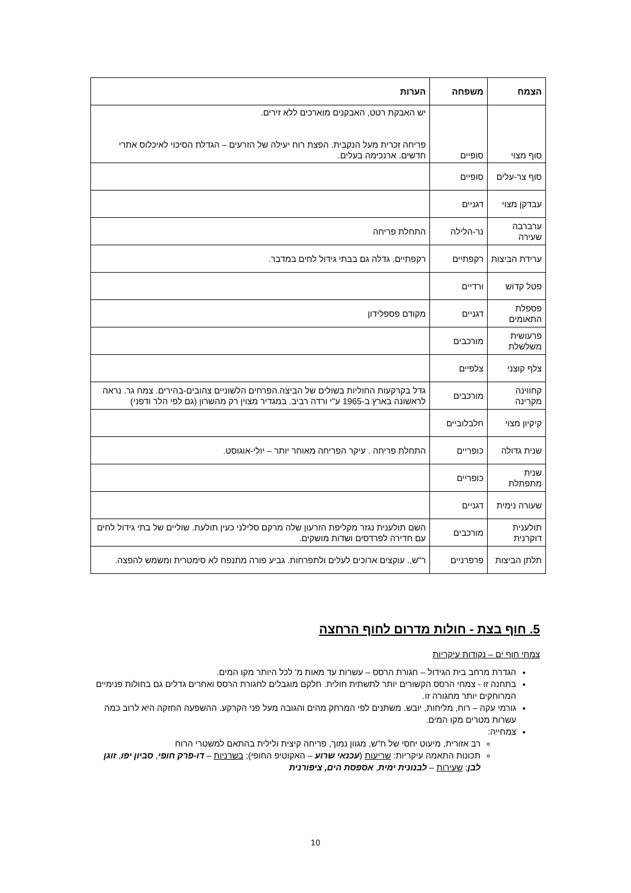| הצמח | משפחה | הערות |
| --- | --- | --- |
| סוף מצוי | סופיים | יש האבקת רטט, האבקנים מוארכים ללא זירים. פריחה זכרית מעל הנקבית. הפצת רוח יעילה של הזרעים – הגדלת הסיכוי לאיכלוס אתרי חדשים. ארנכימה בעלים. |
| סוף צר-עלים | סופיים | |
| עבדקן מצוי | דגניים | |
| ערברבה שעירה | נר-הלילה | התחלת פריחה |
| עריִדת הביצות | רקפתיים | רקפתיים. גדלה גם בבתי גידול לחים במדבר. |
| פטל קדוש | ורדיים | |
| פספלת התאומים | דגניים | מקודם פספלידון |
| פרעושית משלשלת | מורכבים | |
| צלף קוצני | צלפיים | |
| קחווינה מקרינה | מורכבים | גדל בקרקעות החוליות בשולים של הביצה.הפרחים הלשוניים צהובים-בהירים. צמח גר. נראה לראשונה בארץ ב-1965 ע"י ורדה רביב. במגדיר מצוין רק מהשרון (גם לפי הלר ודפני) |
| קיקיון מצוי | חלבלוביים | |
| שנית גדולה | כופריים | התחלת פריחה . עיקר הפריחה מאוחר יותר – יולי-אוגוסט. |
| שנית מתפתלת | כופריים | |
| שעורה נימית | דגניים | |
| תולענית דוקרנית | מורכבים | השם תולענית נגזר מקליפת הזרעון שלה מרקם סלילני כעין תולעת. שוליים של בתי גידול לחים עם חדירה לפרדסים ושדות מושקים. |
| תלתן הביצות | פרפרניים | ר"ש,. עוקצים ארוכים לעלים ולתפרחות. גביע פורה מתנפח לא סימטרית ומשמש להפצה. |
5. חוף בצת - חולות מדרום לחוף הרחצה
צמחי חוף ים – נקודות עיקריות
הגדרת מרחב בית הגידול – חגורת הרסס – עשרות עד מאות מ' לכל היותר מקו המים.
בתחנה זו - צמחי הרסס הקשורים יותר לתשתית חולית. חלקם מוגבלים לחגורת הרסס ואחרים גדלים גם בחולות פנימיים המרוחקים יותר מחגורה זו.
גורמי עקה – רוח, מליחות, יובש. משתנים לפי המרחק מהים והגובה מעל פני הקרקע. ההשפעה החזקה היא לרוב כמה עשרות מטרים מקו המים.
צמחייה:
רב אזורית, מיעוט יחסי של ח"ש, מגוון נמוך, פריחה קיצית ולילית בהתאם למשטרי הרוח
תכונות התאמה עיקריות: שריעות (עכנאי שרוע – האקוטיפ החופי); בשרניות – דו-פרק חופי, סביון יפו, זוגן לבן; שעירות – לבנונית ימית, אספסת הים, ציפורנית
10